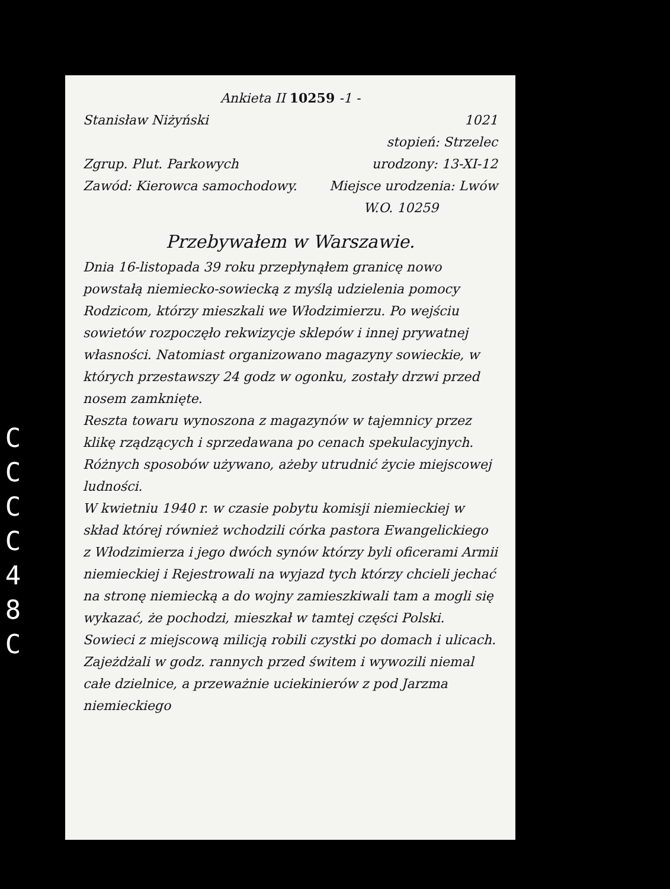C C C C 4 8 C
Ankieta II 10259 -1 -
Stanisław Niżyński 1021
stopień: Strzelec
Zgrup. Plut. Parkowych urodzony: 13-XI-12
Zawód: Kierowca samochodowy. Miejsce urodzenia: Lwów
W.O. 10259
Przebywałem w Warszawie.
Dnia 16-listopada 39 roku przepłynąłem granicę nowo powstałą niemiecko-sowiecką z myślą udzielenia pomocy Rodzicom, którzy mieszkali we Włodzimierzu. Po wejściu sowietów rozpoczęło rekwizycje sklepów i innej prywatnej własności. Natomiast organizowano magazyny sowieckie, w których przestawszy 24 godz w ogonku, zostały drzwi przed nosem zamknięte.
Reszta towaru wynoszona z magazynów w tajemnicy przez klikę rządzących i sprzedawana po cenach spekulacyjnych. Różnych sposobów używano, ażeby utrudnić życie miejscowej ludności.
W kwietniu 1940 r. w czasie pobytu komisji niemieckiej w skład której również wchodzili córka pastora Ewangelickiego z Włodzimierza i jego dwóch synów którzy byli oficerami Armii niemieckiej i Rejestrowali na wyjazd tych którzy chcieli jechać na stronę niemiecką a do wojny zamieszkiwali tam a mogli się wykazać, że pochodzi, mieszkał w tamtej części Polski.
Sowieci z miejscową milicją robili czystki po domach i ulicach.
Zajeżdżali w godz. rannych przed świtem i wywozili niemal całe dzielnice, a przeważnie uciekinierów z pod Jarzma niemieckiego